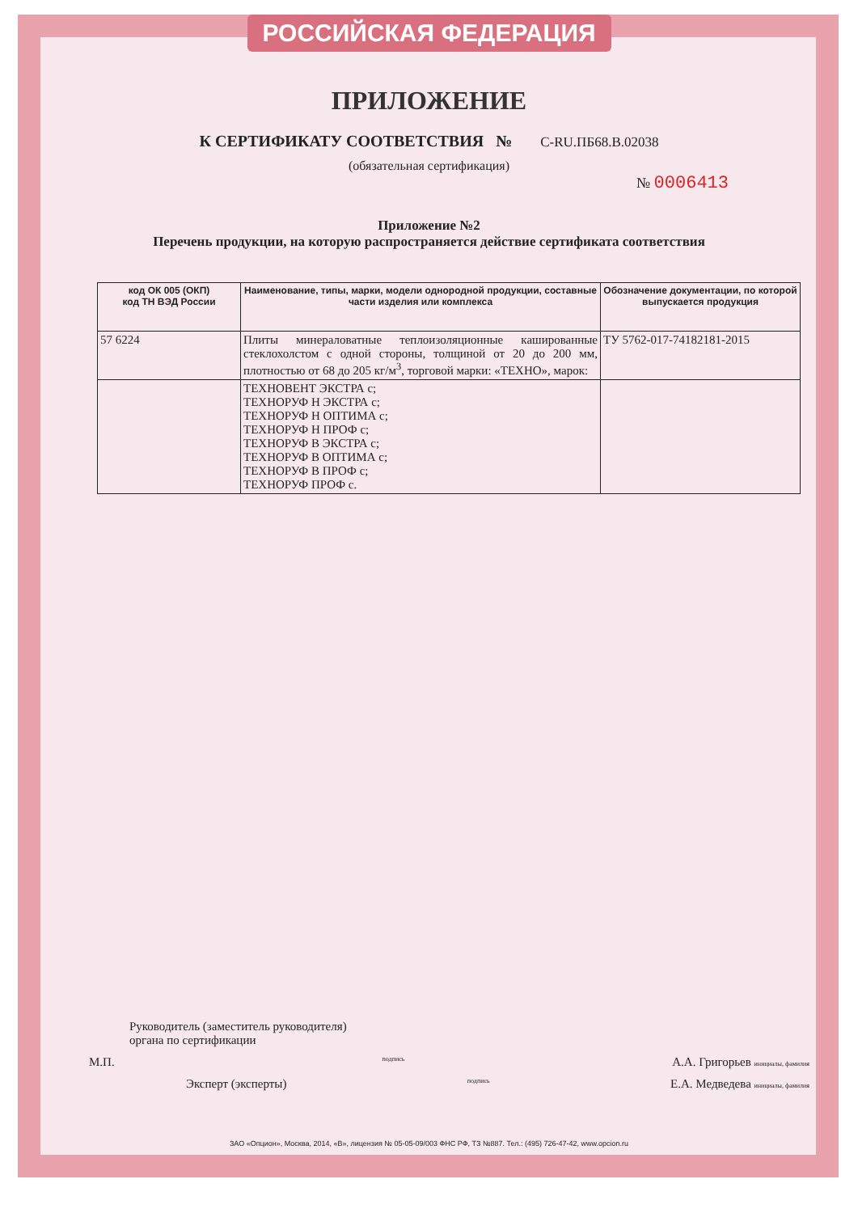РОССИЙСКАЯ ФЕДЕРАЦИЯ
ПРИЛОЖЕНИЕ
К СЕРТИФИКАТУ СООТВЕТСТВИЯ № С-RU.ПБ68.В.02038
(обязательная сертификация)
№ 0006413
Приложение №2
Перечень продукции, на которую распространяется действие сертификата соответствия
| код ОК 005 (ОКП) код ТН ВЭД России | Наименование, типы, марки, модели однородной продукции, составные части изделия или комплекса | Обозначение документации, по которой выпускается продукция |
| --- | --- | --- |
| 57 6224 | Плиты минераловатные теплоизоляционные кашированные стеклохолстом с одной стороны, толщиной от 20 до 200 мм, плотностью от 68 до 205 кг/м<sup>3</sup>, торговой марки: «ТЕХНО», марок: | ТУ 5762-017-74182181-2015 |
| | ТЕХНОВЕНТ ЭКСТРА с; ТЕХНОРУФ Н ЭКСТРА с; ТЕХНОРУФ Н ОПТИМА с; ТЕХНОРУФ Н ПРОФ с; ТЕХНОРУФ В ЭКСТРА с; ТЕХНОРУФ В ОПТИМА с; ТЕХНОРУФ В ПРОФ с; ТЕХНОРУФ ПРОФ с. | |
Руководитель (заместитель руководителя)
органа по сертификации
М.П. подпись А.А. Григорьев инициалы, фамилия
Эксперт (эксперты) подпись Е.А. Медведева инициалы, фамилия
ЗАО «Опцион», Москва, 2014, «В», лицензия № 05-05-09/003 ФНС РФ, ТЗ №887. Тел.: (495) 726-47-42, www.opcion.ru